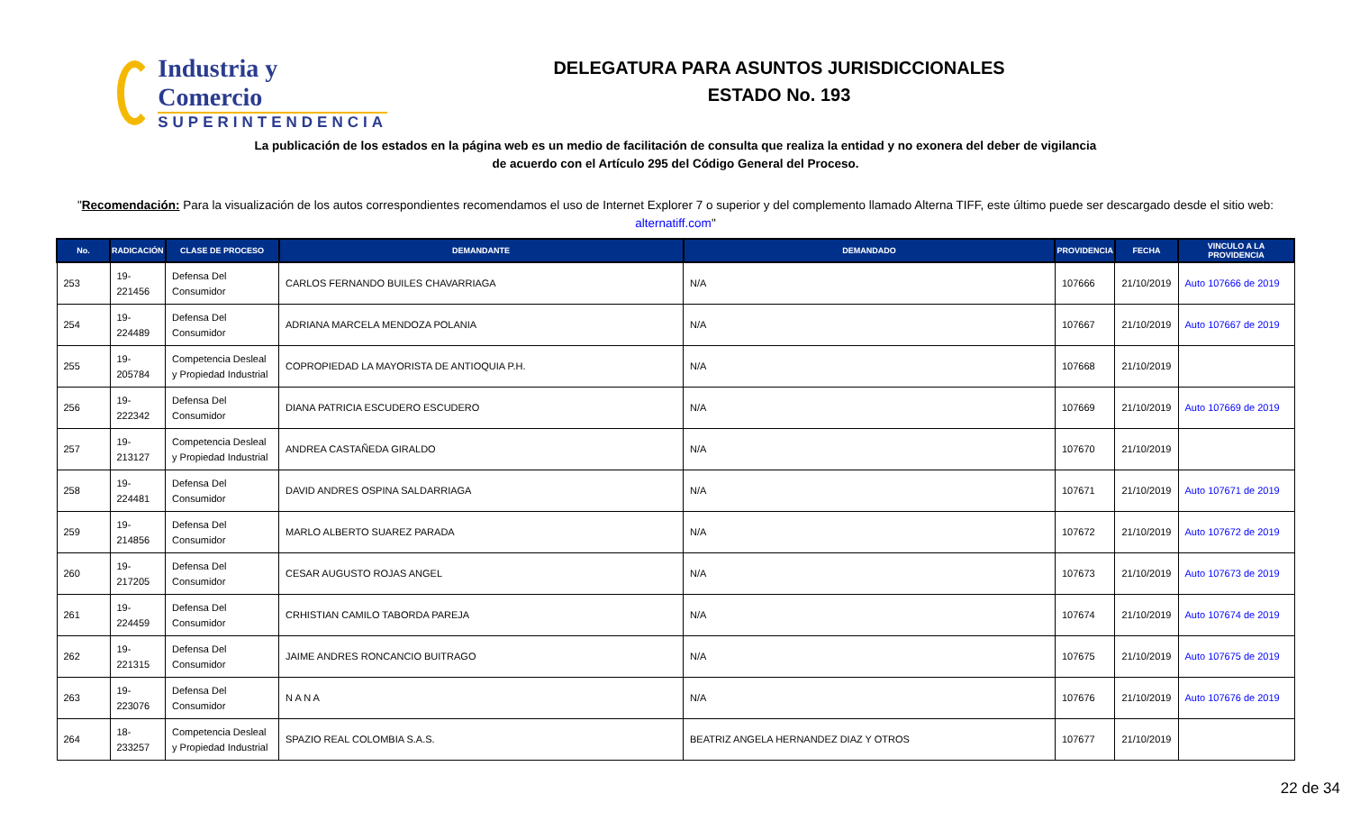Industria y Comercio
SUPERINTENDENCIA
DELEGATURA PARA ASUNTOS JURISDICCIONALES
ESTADO No. 193
La publicación de los estados en la página web es un medio de facilitación de consulta que realiza la entidad y no exonera del deber de vigilancia
de acuerdo con el Artículo 295 del Código General del Proceso.
"Recomendación: Para la visualización de los autos correspondientes recomendamos el uso de Internet Explorer 7 o superior y del complemento llamado Alterna TIFF, este último puede ser descargado desde el sitio web: alternatiff.com"
| No. | RADICACIÓN | CLASE DE PROCESO | DEMANDANTE | DEMANDADO | PROVIDENCIA | FECHA | VINCULO A LA PROVIDENCIA |
| --- | --- | --- | --- | --- | --- | --- | --- |
| 253 | 19-221456 | Defensa Del Consumidor | CARLOS FERNANDO BUILES CHAVARRIAGA | N/A | 107666 | 21/10/2019 | Auto 107666 de 2019 |
| 254 | 19-224489 | Defensa Del Consumidor | ADRIANA MARCELA MENDOZA POLANIA | N/A | 107667 | 21/10/2019 | Auto 107667 de 2019 |
| 255 | 19-205784 | Competencia Desleal y Propiedad Industrial | COPROPIEDAD LA MAYORISTA DE ANTIOQUIA P.H. | N/A | 107668 | 21/10/2019 | |
| 256 | 19-222342 | Defensa Del Consumidor | DIANA PATRICIA ESCUDERO ESCUDERO | N/A | 107669 | 21/10/2019 | Auto 107669 de 2019 |
| 257 | 19-213127 | Competencia Desleal y Propiedad Industrial | ANDREA CASTAÑEDA GIRALDO | N/A | 107670 | 21/10/2019 | |
| 258 | 19-224481 | Defensa Del Consumidor | DAVID ANDRES OSPINA SALDARRIAGA | N/A | 107671 | 21/10/2019 | Auto 107671 de 2019 |
| 259 | 19-214856 | Defensa Del Consumidor | MARLO ALBERTO SUAREZ PARADA | N/A | 107672 | 21/10/2019 | Auto 107672 de 2019 |
| 260 | 19-217205 | Defensa Del Consumidor | CESAR AUGUSTO ROJAS ANGEL | N/A | 107673 | 21/10/2019 | Auto 107673 de 2019 |
| 261 | 19-224459 | Defensa Del Consumidor | CRHISTIAN CAMILO TABORDA PAREJA | N/A | 107674 | 21/10/2019 | Auto 107674 de 2019 |
| 262 | 19-221315 | Defensa Del Consumidor | JAIME ANDRES RONCANCIO BUITRAGO | N/A | 107675 | 21/10/2019 | Auto 107675 de 2019 |
| 263 | 19-223076 | Defensa Del Consumidor | N A N A | N/A | 107676 | 21/10/2019 | Auto 107676 de 2019 |
| 264 | 18-233257 | Competencia Desleal y Propiedad Industrial | SPAZIO REAL COLOMBIA S.A.S. | BEATRIZ ANGELA HERNANDEZ DIAZ Y OTROS | 107677 | 21/10/2019 | |
22 de 34